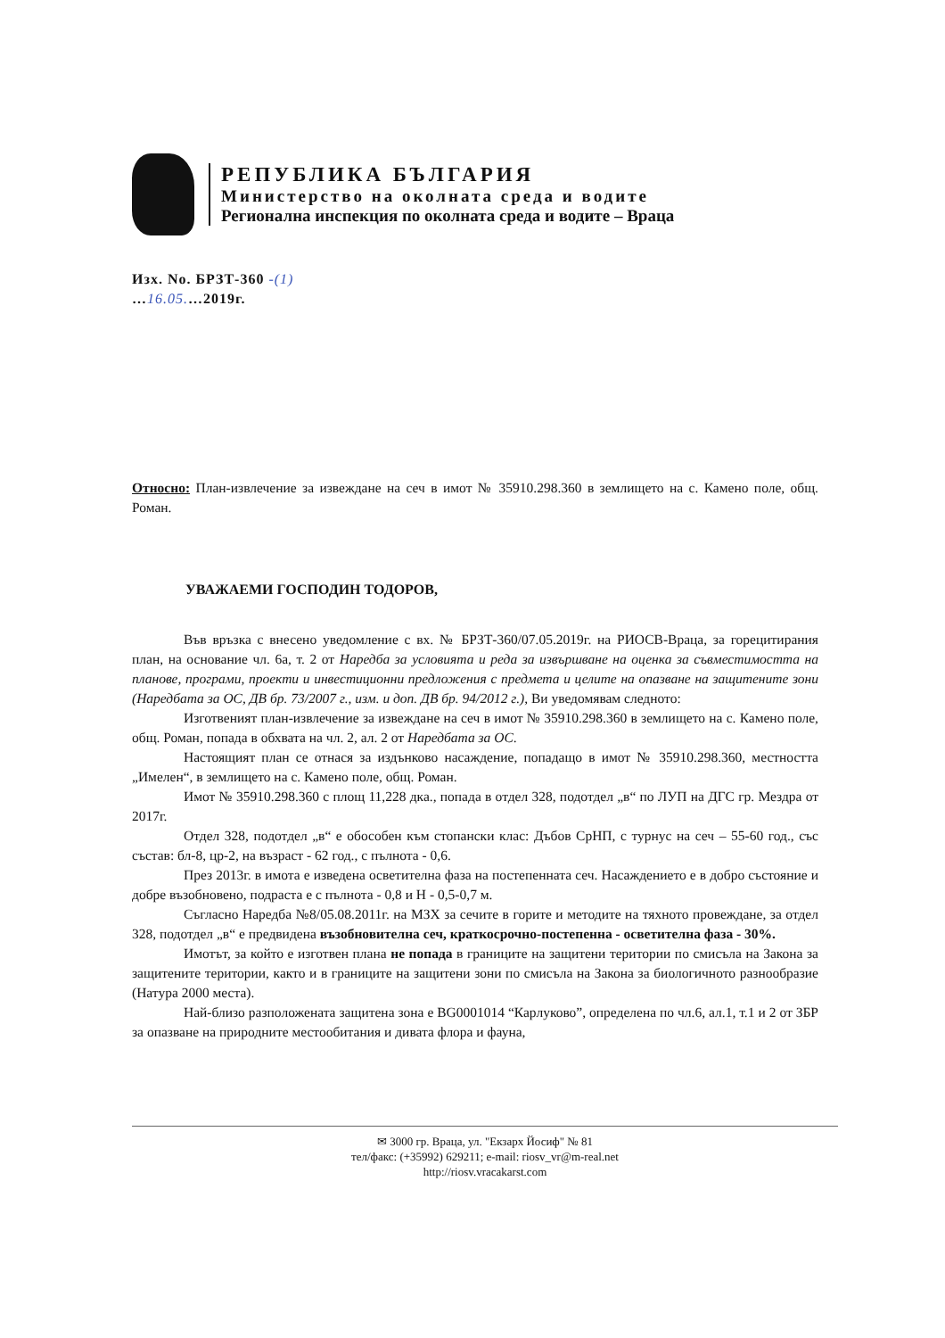РЕПУБЛИКА БЪЛГАРИЯ
Министерство на околната среда и водите
Регионална инспекция по околната среда и водите – Враца
Изх. No. БРЗТ-360 -(1)
…16.05.…2019г.
Относно: План-извлечение за извеждане на сеч в имот № 35910.298.360 в землището на с. Камено поле, общ. Роман.
УВАЖАЕМИ ГОСПОДИН ТОДОРОВ,
Във връзка с внесено уведомление с вх. № БРЗТ-360/07.05.2019г. на РИОСВ-Враца, за горецитирания план, на основание чл. 6а, т. 2 от Наредба за условията и реда за извършване на оценка за съвместимостта на планове, програми, проекти и инвестиционни предложения с предмета и целите на опазване на защитените зони (Наредбата за ОС, ДВ бр. 73/2007 г., изм. и доп. ДВ бр. 94/2012 г.), Ви уведомявам следното:
Изготвеният план-извлечение за извеждане на сеч в имот № 35910.298.360 в землището на с. Камено поле, общ. Роман, попада в обхвата на чл. 2, ал. 2 от Наредбата за ОС.
Настоящият план се отнася за издънково насаждение, попадащо в имот № 35910.298.360, местността „Имелен“, в землището на с. Камено поле, общ. Роман.
Имот № 35910.298.360 с площ 11,228 дка., попада в отдел 328, подотдел „в“ по ЛУП на ДГС гр. Мездра от 2017г.
Отдел 328, подотдел „в“ е обособен към стопански клас: Дъбов СрНП, с турнус на сеч – 55-60 год., със състав: бл-8, цр-2, на възраст - 62 год., с пълнота - 0,6.
През 2013г. в имота е изведена осветителна фаза на постепенната сеч. Насаждението е в добро състояние и добре възобновено, подраста е с пълнота - 0,8 и Н - 0,5-0,7 м.
Съгласно Наредба №8/05.08.2011г. на МЗХ за сечите в горите и методите на тяхното провеждане, за отдел 328, подотдел „в“ е предвидена възобновителна сеч, краткосрочно-постепенна - осветителна фаза - 30%.
Имотът, за който е изготвен плана не попада в границите на защитени територии по смисъла на Закона за защитените територии, както и в границите на защитени зони по смисъла на Закона за биологичното разнообразие (Натура 2000 места).
Най-близо разположената защитена зона е BG0001014 “Карлуково”, определена по чл.6, ал.1, т.1 и 2 от ЗБР за опазване на природните местообитания и дивата флора и фауна,
✉ 3000 гр. Враца, ул. "Екзарх Йосиф" № 81
тел/факс: (+35992) 629211; e-mail: riosv_vr@m-real.net
http://riosv.vracakarst.com